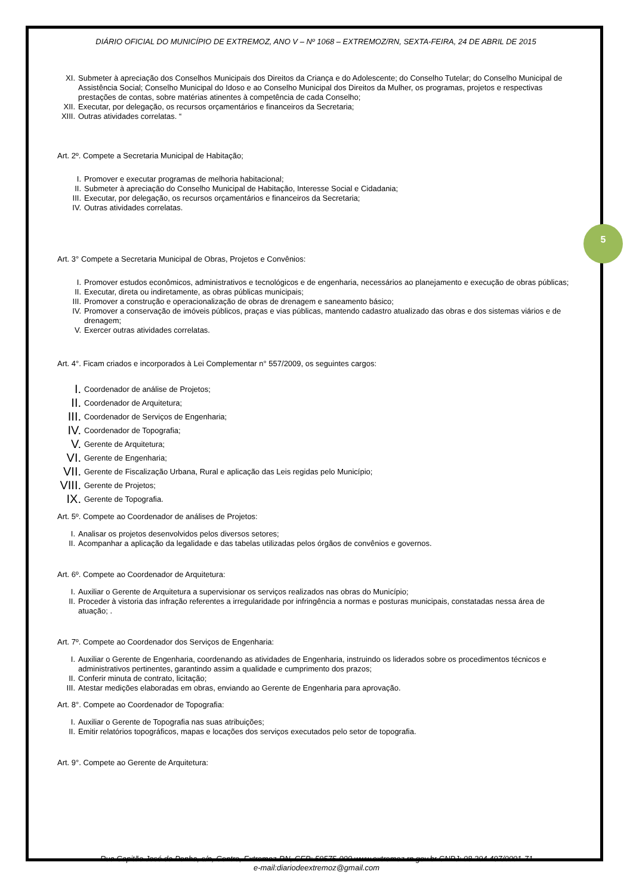5
DIÁRIO OFICIAL DO MUNICÍPIO DE EXTREMOZ, ANO V – Nº 1068 – EXTREMOZ/RN, SEXTA-FEIRA, 24 DE ABRIL DE 2015
XI. Submeter à apreciação dos Conselhos Municipais dos Direitos da Criança e do Adolescente; do Conselho Tutelar; do Conselho Municipal de Assistência Social; Conselho Municipal do Idoso e ao Conselho Municipal dos Direitos da Mulher, os programas, projetos e respectivas prestações de contas, sobre matérias atinentes à competência de cada Conselho;
XII. Executar, por delegação, os recursos orçamentários e financeiros da Secretaria;
XIII. Outras atividades correlatas. “
Art. 2º. Compete a Secretaria Municipal de Habitação;
I. Promover e executar programas de melhoria habitacional;
II. Submeter à apreciação do Conselho Municipal de Habitação, Interesse Social e Cidadania;
III. Executar, por delegação, os recursos orçamentários e financeiros da Secretaria;
IV. Outras atividades correlatas.
Art. 3° Compete a Secretaria Municipal de Obras, Projetos e Convênios:
I. Promover estudos econômicos, administrativos e tecnológicos e de engenharia, necessários ao planejamento e execução de obras públicas;
II. Executar, direta ou indiretamente, as obras públicas municipais;
III. Promover a construção e operacionalização de obras de drenagem e saneamento básico;
IV. Promover a conservação de imóveis públicos, praças e vias públicas, mantendo cadastro atualizado das obras e dos sistemas viários e de drenagem;
V. Exercer outras atividades correlatas.
Art. 4°. Ficam criados e incorporados à Lei Complementar n° 557/2009, os seguintes cargos:
I. Coordenador de análise de Projetos;
II. Coordenador de Arquitetura;
III. Coordenador de Serviços de Engenharia;
IV. Coordenador de Topografia;
V. Gerente de Arquitetura;
VI. Gerente de Engenharia;
VII. Gerente de Fiscalização Urbana, Rural e aplicação das Leis regidas pelo Município;
VIII. Gerente de Projetos;
IX. Gerente de Topografia.
Art. 5º. Compete ao Coordenador de análises de Projetos:
I. Analisar os projetos desenvolvidos pelos diversos setores;
II. Acompanhar a aplicação da legalidade e das tabelas utilizadas pelos órgãos de convênios e governos.
Art. 6º. Compete ao Coordenador de Arquitetura:
I. Auxiliar o Gerente de Arquitetura a supervisionar os serviços realizados nas obras do Município;
II. Proceder à vistoria das infração referentes a irregularidade por infringência a normas e posturas municipais, constatadas nessa área de atuação; .
Art. 7º. Compete ao Coordenador dos Serviços de Engenharia:
I. Auxiliar o Gerente de Engenharia, coordenando as atividades de Engenharia, instruindo os liderados sobre os procedimentos técnicos e administrativos pertinentes, garantindo assim a qualidade e cumprimento dos prazos;
II. Conferir minuta de contrato, licitação;
III. Atestar medições elaboradas em obras, enviando ao Gerente de Engenharia para aprovação.
Art. 8°. Compete ao Coordenador de Topografia:
I. Auxiliar o Gerente de Topografia nas suas atribuições;
II. Emitir relatórios topográficos, mapas e locações dos serviços executados pelo setor de topografia.
Art. 9°. Compete ao Gerente de Arquitetura:
Rua Capitão José da Penha, s/n, Centro, Extremoz-RN, CEP: 59575-000 www.extremoz.rn.gov.br CNPJ: 08.204.497/0001-71
e-mail:diariodeextremoz@gmail.com